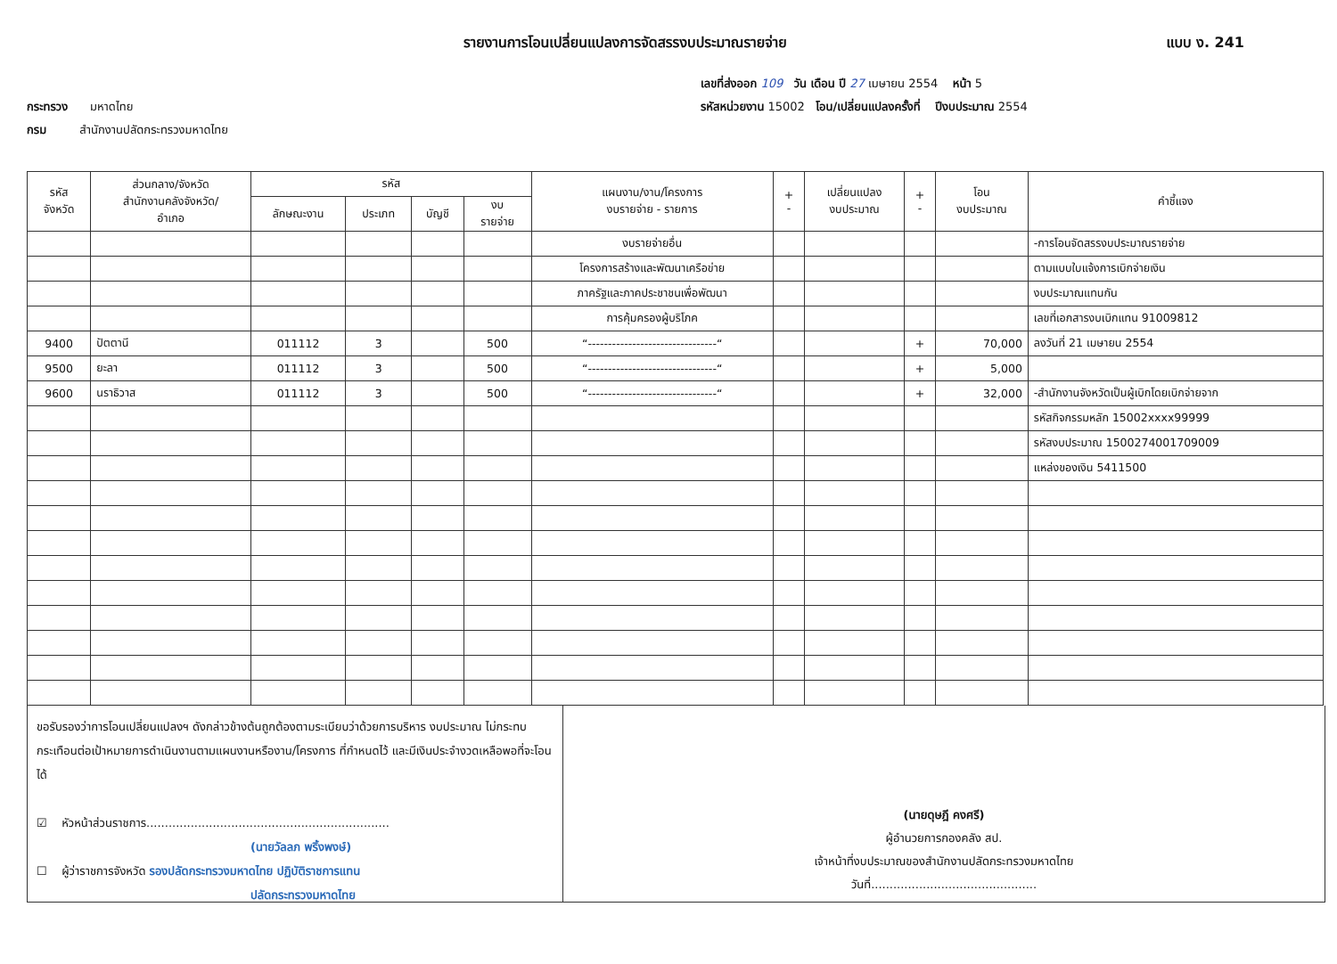รายงานการโอนเปลี่ยนแปลงการจัดสรรงบประมาณรายจ่าย แบบ ง. 241
กระทรวง มหาดไทย
กรม สำนักงานปลัดกระทรวงมหาดไทย
เลขที่ส่งออก 109 วัน เดือน ปี 27 เมษายน 2554 หน้า 5
รหัสหน่วยงาน 15002 โอน/เปลี่ยนแปลงครั้งที่ ปีงบประมาณ 2554
| รหัส จังหวัด | ส่วนกลาง/จังหวัด สำนักงานคลังจังหวัด/ อำเภอ | รหัส | | | | แผนงาน/งาน/โครงการ งบรายจ่าย - รายการ | + - | เปลี่ยนแปลง งบประมาณ | + - | โอน งบประมาณ | คำชี้แจง |
| --- | --- | --- | --- | --- | --- | --- | --- | --- | --- | --- | --- |
| | | ลักษณะงาน | ประเภท | บัญชี | งบ รายจ่าย | | | | | | |
| | | | | | | งบรายจ่ายอื่น | | | | | -การโอนจัดสรรงบประมาณรายจ่าย |
| | | | | | | โครงการสร้างและพัฒนาเครือข่าย | | | | | ตามแบบใบแจ้งการเบิกจ่ายเงิน |
| | | | | | | ภาครัฐและภาคประชาชนเพื่อพัฒนา | | | | | งบประมาณแทนกัน |
| | | | | | | การคุ้มครองผู้บริโภค | | | | | เลขที่เอกสารงบเบิกแทน 91009812 |
| 9400 | ปัตตานี | 011112 | 3 | | 500 | “--------------------------------“ | | | + | 70,000 | ลงวันที่ 21 เมษายน 2554 |
| 9500 | ยะลา | 011112 | 3 | | 500 | “--------------------------------“ | | | + | 5,000 | |
| 9600 | นราธิวาส | 011112 | 3 | | 500 | “--------------------------------“ | | | + | 32,000 | -สำนักงานจังหวัดเป็นผู้เบิกโดยเบิกจ่ายจาก |
| | | | | | | | | | | | รหัสกิจกรรมหลัก 15002xxxx99999 |
| | | | | | | | | | | | รหัสงบประมาณ 1500274001709009 |
| | | | | | | | | | | | แหล่งของเงิน 5411500 |
ขอรับรองว่าการโอนเปลี่ยนแปลงฯ ดังกล่าวข้างต้นถูกต้องตามระเบียบว่าด้วยการบริหาร งบประมาณ ไม่กระทบกระเทือนต่อเป้าหมายการดำเนินงานตามแผนงานหรืองาน/โครงการ ที่กำหนดไว้ และมีเงินประจำงวดเหลือพอที่จะโอนได้
☑ หัวหน้าส่วนราชการ..................................................................
(นายวัลลภ พริ้งพงษ์)
☐ ผู้ว่าราชการจังหวัด รองปลัดกระทรวงมหาดไทย ปฏิบัติราชการแทน
ปลัดกระทรวงมหาดไทย
(นายดุษฎี คงศรี)
ผู้อำนวยการกองคลัง สป.
เจ้าหน้าที่งบประมาณของสำนักงานปลัดกระทรวงมหาดไทย
วันที่.............................................